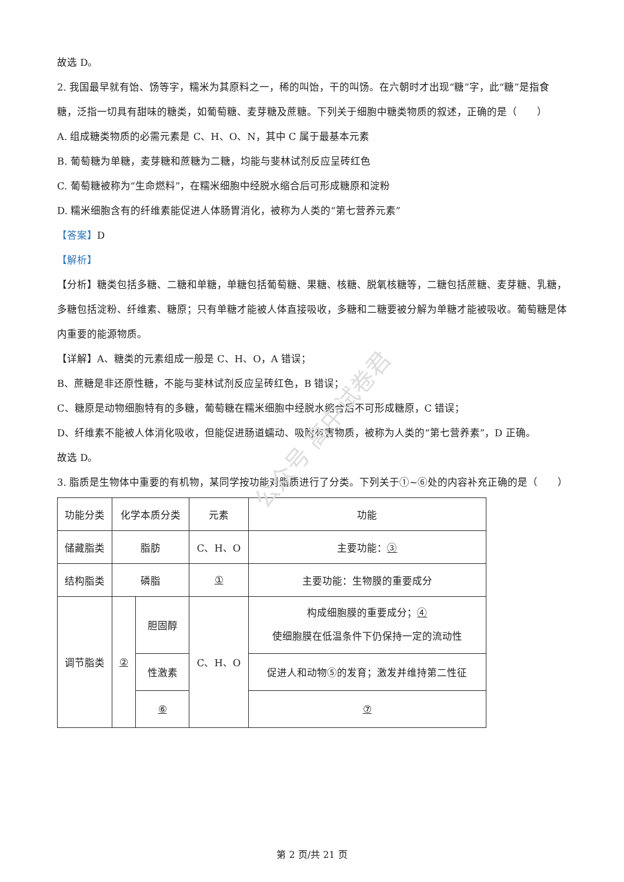故选 D。
2. 我国最早就有饴、饧等字，糯米为其原料之一，稀的叫饴，干的叫饧。在六朝时才出现“糖”字，此“糖”是指食糖，泛指一切具有甜味的糖类，如葡萄糖、麦芽糖及蔗糖。下列关于细胞中糖类物质的叙述，正确的是（　　）
A. 组成糖类物质的必需元素是 C、H、O、N，其中 C 属于最基本元素
B. 葡萄糖为单糖，麦芽糖和蔗糖为二糖，均能与斐林试剂反应呈砖红色
C. 葡萄糖被称为“生命燃料”，在糯米细胞中经脱水缩合后可形成糖原和淀粉
D. 糯米细胞含有的纤维素能促进人体肠胃消化，被称为人类的“第七营养元素”
【答案】D
【解析】
【分析】糖类包括多糖、二糖和单糖，单糖包括葡萄糖、果糖、核糖、脱氧核糖等，二糖包括蔗糖、麦芽糖、乳糖，多糖包括淀粉、纤维素、糖原；只有单糖才能被人体直接吸收，多糖和二糖要被分解为单糖才能被吸收。葡萄糖是体内重要的能源物质。
【详解】A、糖类的元素组成一般是 C、H、O，A 错误；
B、蔗糖是非还原性糖，不能与斐林试剂反应呈砖红色，B 错误；
C、糖原是动物细胞特有的多糖，葡萄糖在糯米细胞中经脱水缩合后不可形成糖原，C 错误；
D、纤维素不能被人体消化吸收，但能促进肠道蠕动、吸附有害物质，被称为人类的“第七营养素”，D 正确。
故选 D。
3. 脂质是生物体中重要的有机物，某同学按功能对脂质进行了分类。下列关于①~⑥处的内容补充正确的是（　　）
| 功能分类 | 化学本质分类 | | 元素 | 功能 |
| 储藏脂类 | 脂肪 | | C、H、O | 主要功能： ③ |
| 结构脂类 | 磷脂 | | ① | 主要功能：生物膜的重要成分 |
| 调节脂类 | ② | 胆固醇 | C、H、O | 构成细胞膜的重要成分； ④ 使细胞膜在低温条件下仍保持一定的流动性 |
| | | 性激素 | | 促进人和动物⑤的发育；激发并维持第二性征 |
| | | ⑥ | | ⑦ |
公众号 高中试卷君
第 2 页/共 21 页